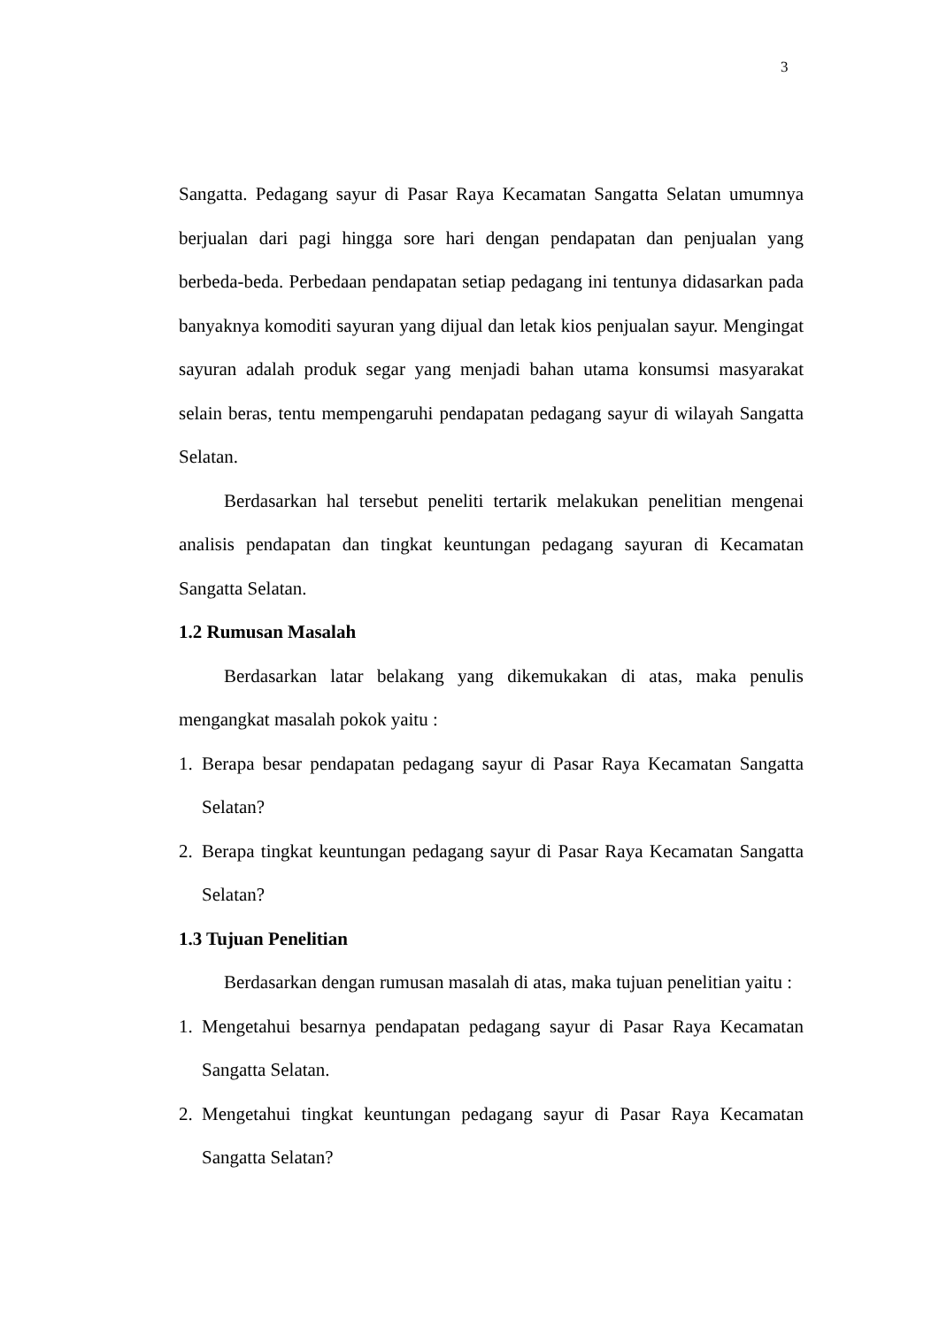3
Sangatta. Pedagang sayur di Pasar Raya Kecamatan Sangatta Selatan umumnya berjualan dari pagi hingga sore hari dengan pendapatan dan penjualan yang berbeda-beda. Perbedaan pendapatan setiap pedagang ini tentunya didasarkan pada banyaknya komoditi sayuran yang dijual dan letak kios penjualan sayur. Mengingat sayuran adalah produk segar yang menjadi bahan utama konsumsi masyarakat selain beras, tentu mempengaruhi pendapatan pedagang sayur di wilayah Sangatta Selatan.
Berdasarkan hal tersebut peneliti tertarik melakukan penelitian mengenai analisis pendapatan dan tingkat keuntungan pedagang sayuran di Kecamatan Sangatta Selatan.
1.2 Rumusan Masalah
Berdasarkan latar belakang yang dikemukakan di atas, maka penulis mengangkat masalah pokok yaitu :
1. Berapa besar pendapatan pedagang sayur di Pasar Raya Kecamatan Sangatta Selatan?
2. Berapa tingkat keuntungan pedagang sayur di Pasar Raya Kecamatan Sangatta Selatan?
1.3 Tujuan Penelitian
Berdasarkan dengan rumusan masalah di atas, maka tujuan penelitian yaitu :
1. Mengetahui besarnya pendapatan pedagang sayur di Pasar Raya Kecamatan Sangatta Selatan.
2. Mengetahui tingkat keuntungan pedagang sayur di Pasar Raya Kecamatan Sangatta Selatan?